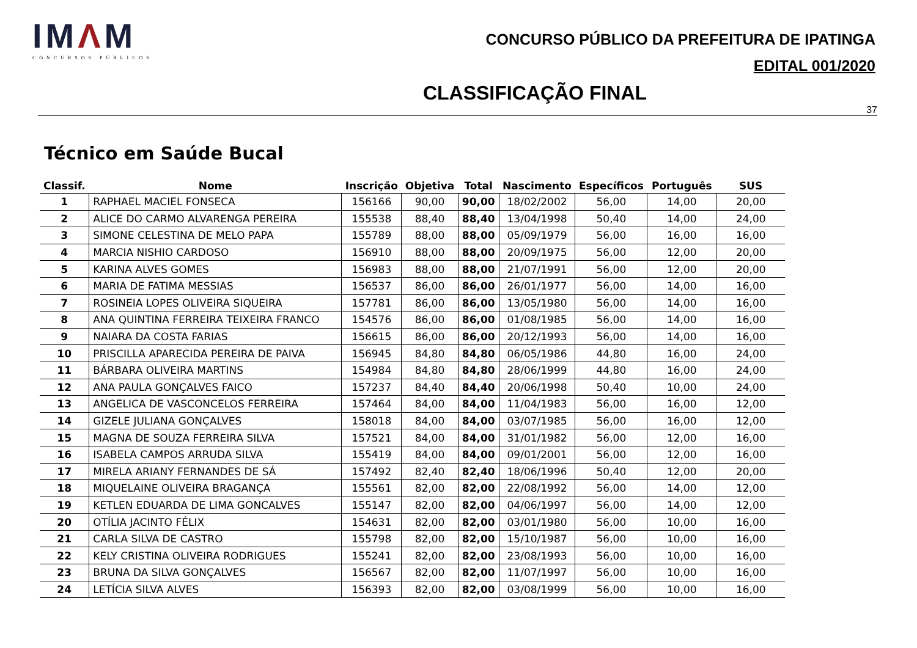IMΛM
CONCURSOS PÚBLICOS
CONCURSO PÚBLICO DA PREFEITURA DE IPATINGA
EDITAL 001/2020
CLASSIFICAÇÃO FINAL
37
Técnico em Saúde Bucal
| Classif. | Nome | Inscrição | Objetiva | Total | Nascimento | Específicos | Português | SUS |
| --- | --- | --- | --- | --- | --- | --- | --- | --- |
| 1 | RAPHAEL MACIEL FONSECA | 156166 | 90,00 | 90,00 | 18/02/2002 | 56,00 | 14,00 | 20,00 |
| 2 | ALICE DO CARMO ALVARENGA PEREIRA | 155538 | 88,40 | 88,40 | 13/04/1998 | 50,40 | 14,00 | 24,00 |
| 3 | SIMONE CELESTINA DE MELO PAPA | 155789 | 88,00 | 88,00 | 05/09/1979 | 56,00 | 16,00 | 16,00 |
| 4 | MARCIA NISHIO CARDOSO | 156910 | 88,00 | 88,00 | 20/09/1975 | 56,00 | 12,00 | 20,00 |
| 5 | KARINA ALVES GOMES | 156983 | 88,00 | 88,00 | 21/07/1991 | 56,00 | 12,00 | 20,00 |
| 6 | MARIA DE FATIMA MESSIAS | 156537 | 86,00 | 86,00 | 26/01/1977 | 56,00 | 14,00 | 16,00 |
| 7 | ROSINEIA LOPES OLIVEIRA SIQUEIRA | 157781 | 86,00 | 86,00 | 13/05/1980 | 56,00 | 14,00 | 16,00 |
| 8 | ANA QUINTINA FERREIRA TEIXEIRA FRANCO | 154576 | 86,00 | 86,00 | 01/08/1985 | 56,00 | 14,00 | 16,00 |
| 9 | NAIARA DA COSTA FARIAS | 156615 | 86,00 | 86,00 | 20/12/1993 | 56,00 | 14,00 | 16,00 |
| 10 | PRISCILLA APARECIDA PEREIRA DE PAIVA | 156945 | 84,80 | 84,80 | 06/05/1986 | 44,80 | 16,00 | 24,00 |
| 11 | BÁRBARA OLIVEIRA MARTINS | 154984 | 84,80 | 84,80 | 28/06/1999 | 44,80 | 16,00 | 24,00 |
| 12 | ANA PAULA GONÇALVES FAICO | 157237 | 84,40 | 84,40 | 20/06/1998 | 50,40 | 10,00 | 24,00 |
| 13 | ANGELICA DE VASCONCELOS FERREIRA | 157464 | 84,00 | 84,00 | 11/04/1983 | 56,00 | 16,00 | 12,00 |
| 14 | GIZELE JULIANA GONÇALVES | 158018 | 84,00 | 84,00 | 03/07/1985 | 56,00 | 16,00 | 12,00 |
| 15 | MAGNA DE SOUZA FERREIRA SILVA | 157521 | 84,00 | 84,00 | 31/01/1982 | 56,00 | 12,00 | 16,00 |
| 16 | ISABELA CAMPOS ARRUDA SILVA | 155419 | 84,00 | 84,00 | 09/01/2001 | 56,00 | 12,00 | 16,00 |
| 17 | MIRELA ARIANY FERNANDES DE SÁ | 157492 | 82,40 | 82,40 | 18/06/1996 | 50,40 | 12,00 | 20,00 |
| 18 | MIQUELAINE OLIVEIRA BRAGANÇA | 155561 | 82,00 | 82,00 | 22/08/1992 | 56,00 | 14,00 | 12,00 |
| 19 | KETLEN EDUARDA DE LIMA GONCALVES | 155147 | 82,00 | 82,00 | 04/06/1997 | 56,00 | 14,00 | 12,00 |
| 20 | OTÍLIA JACINTO FÉLIX | 154631 | 82,00 | 82,00 | 03/01/1980 | 56,00 | 10,00 | 16,00 |
| 21 | CARLA SILVA DE CASTRO | 155798 | 82,00 | 82,00 | 15/10/1987 | 56,00 | 10,00 | 16,00 |
| 22 | KELY CRISTINA OLIVEIRA RODRIGUES | 155241 | 82,00 | 82,00 | 23/08/1993 | 56,00 | 10,00 | 16,00 |
| 23 | BRUNA DA SILVA GONÇALVES | 156567 | 82,00 | 82,00 | 11/07/1997 | 56,00 | 10,00 | 16,00 |
| 24 | LETÍCIA SILVA ALVES | 156393 | 82,00 | 82,00 | 03/08/1999 | 56,00 | 10,00 | 16,00 |